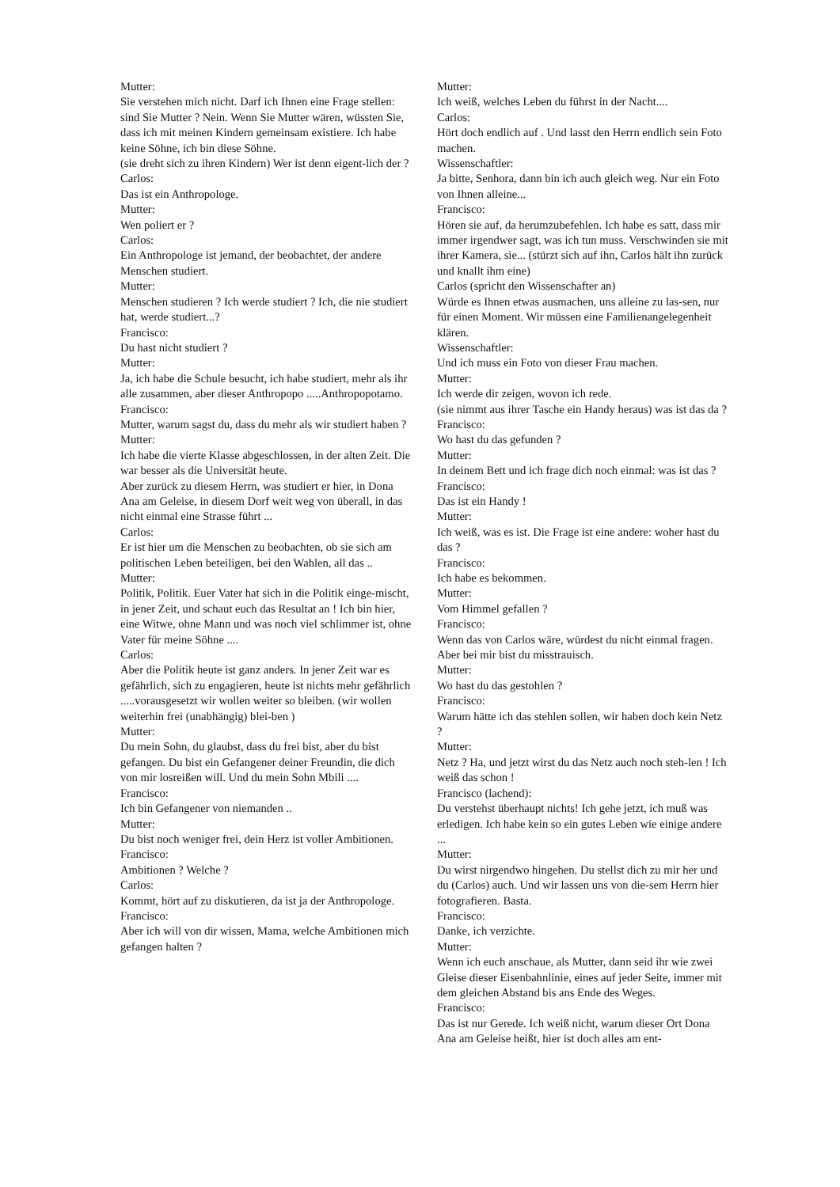Mutter:
Sie verstehen mich nicht. Darf ich Ihnen eine Frage stellen: sind Sie Mutter ? Nein. Wenn Sie Mutter wären, wüssten Sie, dass ich mit meinen Kindern gemeinsam existiere. Ich habe keine Söhne, ich bin diese Söhne.
(sie dreht sich zu ihren Kindern) Wer ist denn eigent-lich der ?
Carlos:
Das ist ein Anthropologe.
Mutter:
Wen poliert er ?
Carlos:
Ein Anthropologe ist jemand, der beobachtet, der andere Menschen studiert.
Mutter:
Menschen studieren ? Ich werde studiert ? Ich, die nie studiert hat, werde studiert...?
Francisco:
Du hast nicht studiert ?
Mutter:
Ja, ich habe die Schule besucht, ich habe studiert, mehr als ihr alle zusammen, aber dieser Anthropopo .....Anthropopotamo.
Francisco:
Mutter, warum sagst du, dass du mehr als wir studiert haben ?
Mutter:
Ich habe die vierte Klasse abgeschlossen, in der alten Zeit. Die war besser als die Universität heute.
Aber zurück zu diesem Herrn, was studiert er hier, in Dona Ana am Geleise, in diesem Dorf weit weg von überall, in das nicht einmal eine Strasse führt ...
Carlos:
Er ist hier um die Menschen zu beobachten, ob sie sich am politischen Leben beteiligen, bei den Wahlen, all das ..
Mutter:
Politik, Politik. Euer Vater hat sich in die Politik einge-mischt, in jener Zeit, und schaut euch das Resultat an ! Ich bin hier, eine Witwe, ohne Mann und was noch viel schlimmer ist, ohne Vater für meine Söhne ....
Carlos:
Aber die Politik heute ist ganz anders. In jener Zeit war es gefährlich, sich zu engagieren, heute ist nichts mehr gefährlich .....vorausgesetzt wir wollen weiter so bleiben. (wir wollen weiterhin frei (unabhängig) blei-ben )
Mutter:
Du mein Sohn, du glaubst, dass du frei bist, aber du bist gefangen. Du bist ein Gefangener deiner Freundin, die dich von mir losreißen will. Und du mein Sohn Mbili ....
Francisco:
Ich bin Gefangener von niemanden ..
Mutter:
Du bist noch weniger frei, dein Herz ist voller Ambitionen.
Francisco:
Ambitionen ? Welche ?
Carlos:
Kommt, hört auf zu diskutieren, da ist ja der Anthropologe.
Francisco:
Aber ich will von dir wissen, Mama, welche Ambitionen mich gefangen halten ?
Mutter:
Ich weiß, welches Leben du führst in der Nacht....
Carlos:
Hört doch endlich auf . Und lasst den Herrn endlich sein Foto machen.
Wissenschaftler:
Ja bitte, Senhora, dann bin ich auch gleich weg. Nur ein Foto von Ihnen alleine...
Francisco:
Hören sie auf, da herumzubefehlen. Ich habe es satt, dass mir immer irgendwer sagt, was ich tun muss. Verschwinden sie mit ihrer Kamera, sie... (stürzt sich auf ihn, Carlos hält ihn zurück und knallt ihm eine)
Carlos (spricht den Wissenschafter an)
Würde es Ihnen etwas ausmachen, uns alleine zu las-sen, nur für einen Moment. Wir müssen eine Familienangelegenheit klären.
Wissenschaftler:
Und ich muss ein Foto von dieser Frau machen.
Mutter:
Ich werde dir zeigen, wovon ich rede.
(sie nimmt aus ihrer Tasche ein Handy heraus) was ist das da ?
Francisco:
Wo hast du das gefunden ?
Mutter:
In deinem Bett und ich frage dich noch einmal: was ist das ?
Francisco:
Das ist ein Handy !
Mutter:
Ich weiß, was es ist. Die Frage ist eine andere: woher hast du das ?
Francisco:
Ich habe es bekommen.
Mutter:
Vom Himmel gefallen ?
Francisco:
Wenn das von Carlos wäre, würdest du nicht einmal fragen. Aber bei mir bist du misstrauisch.
Mutter:
Wo hast du das gestohlen ?
Francisco:
Warum hätte ich das stehlen sollen, wir haben doch kein Netz ?
Mutter:
Netz ? Ha, und jetzt wirst du das Netz auch noch steh-len ! Ich weiß das schon !
Francisco (lachend):
Du verstehst überhaupt nichts! Ich gehe jetzt, ich muß was erledigen. Ich habe kein so ein gutes Leben wie einige andere ...
Mutter:
Du wirst nirgendwo hingehen. Du stellst dich zu mir her und du (Carlos) auch. Und wir lassen uns von die-sem Herrn hier fotografieren. Basta.
Francisco:
Danke, ich verzichte.
Mutter:
Wenn ich euch anschaue, als Mutter, dann seid ihr wie zwei Gleise dieser Eisenbahnlinie, eines auf jeder Seite, immer mit dem gleichen Abstand bis ans Ende des Weges.
Francisco:
Das ist nur Gerede. Ich weiß nicht, warum dieser Ort Dona Ana am Geleise heißt, hier ist doch alles am ent-